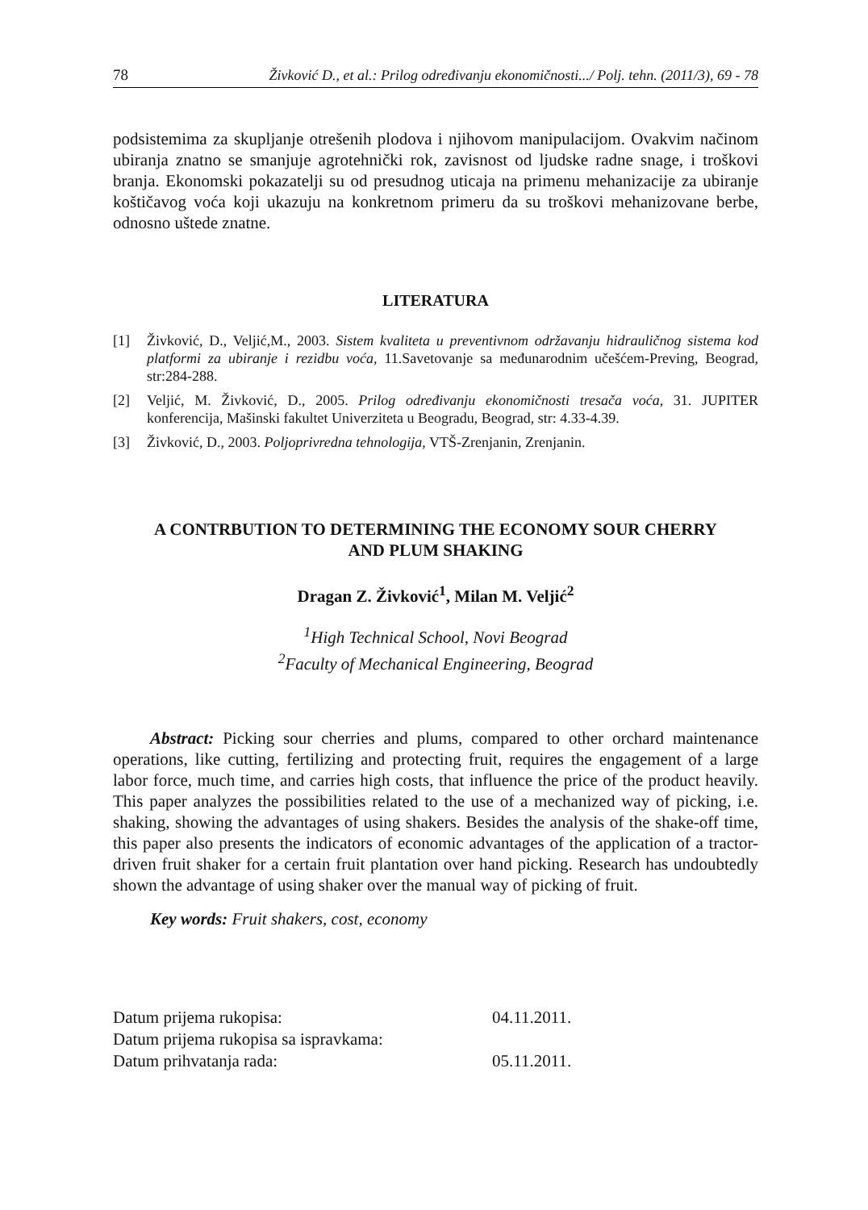78 Živković D., et al.: Prilog određivanju ekonomičnosti.../ Polj. tehn. (2011/3), 69 - 78
podsistemima za skupljanje otrešenih plodova i njihovom manipulacijom. Ovakvim načinom ubiranja znatno se smanjuje agrotehnički rok, zavisnost od ljudske radne snage, i troškovi branja. Ekonomski pokazatelji su od presudnog uticaja na primenu mehanizacije za ubiranje koštičavog voća koji ukazuju na konkretnom primeru da su troškovi mehanizovane berbe, odnosno uštede znatne.
LITERATURA
[1] Živković, D., Veljić,M., 2003. Sistem kvaliteta u preventivnom održavanju hidrauličnog sistema kod platformi za ubiranje i rezidbu voća, 11.Savetovanje sa međunarodnim učešćem-Preving, Beograd, str:284-288.
[2] Veljić, M. Živković, D., 2005. Prilog određivanju ekonomičnosti tresača voća, 31. JUPITER konferencija, Mašinski fakultet Univerziteta u Beogradu, Beograd, str: 4.33-4.39.
[3] Živković, D., 2003. Poljoprivredna tehnologija, VTŠ-Zrenjanin, Zrenjanin.
A CONTRBUTION TO DETERMINING THE ECONOMY SOUR CHERRY
AND PLUM SHAKING
Dragan Z. Živković<sup>1</sup>, Milan M. Veljić<sup>2</sup>
<sup>1</sup> High Technical School, Novi Beograd
<sup>2</sup> Faculty of Mechanical Engineering, Beograd
Abstract: Picking sour cherries and plums, compared to other orchard maintenance operations, like cutting, fertilizing and protecting fruit, requires the engagement of a large labor force, much time, and carries high costs, that influence the price of the product heavily. This paper analyzes the possibilities related to the use of a mechanized way of picking, i.e. shaking, showing the advantages of using shakers. Besides the analysis of the shake-off time, this paper also presents the indicators of economic advantages of the application of a tractor-driven fruit shaker for a certain fruit plantation over hand picking. Research has undoubtedly shown the advantage of using shaker over the manual way of picking of fruit.
Key words: Fruit shakers, cost, economy
Datum prijema rukopisa: 04.11.2011. Datum prijema rukopisa sa ispravkama: Datum prihvatanja rada: 05.11.2011.